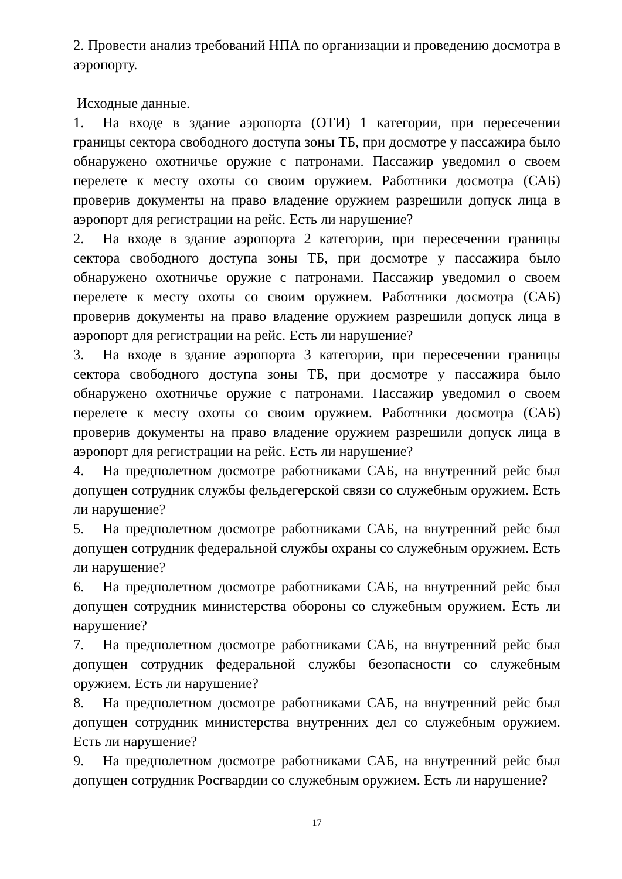2. Провести анализ требований НПА по организации и проведению досмотра в аэропорту.
Исходные данные.
1. На входе в здание аэропорта (ОТИ) 1 категории, при пересечении границы сектора свободного доступа зоны ТБ, при досмотре у пассажира было обнаружено охотничье оружие с патронами. Пассажир уведомил о своем перелете к месту охоты со своим оружием. Работники досмотра (САБ) проверив документы на право владение оружием разрешили допуск лица в аэропорт для регистрации на рейс. Есть ли нарушение?
2. На входе в здание аэропорта 2 категории, при пересечении границы сектора свободного доступа зоны ТБ, при досмотре у пассажира было обнаружено охотничье оружие с патронами. Пассажир уведомил о своем перелете к месту охоты со своим оружием. Работники досмотра (САБ) проверив документы на право владение оружием разрешили допуск лица в аэропорт для регистрации на рейс. Есть ли нарушение?
3. На входе в здание аэропорта 3 категории, при пересечении границы сектора свободного доступа зоны ТБ, при досмотре у пассажира было обнаружено охотничье оружие с патронами. Пассажир уведомил о своем перелете к месту охоты со своим оружием. Работники досмотра (САБ) проверив документы на право владение оружием разрешили допуск лица в аэропорт для регистрации на рейс. Есть ли нарушение?
4. На предполетном досмотре работниками САБ, на внутренний рейс был допущен сотрудник службы фельдегерской связи со служебным оружием. Есть ли нарушение?
5. На предполетном досмотре работниками САБ, на внутренний рейс был допущен сотрудник федеральной службы охраны со служебным оружием. Есть ли нарушение?
6. На предполетном досмотре работниками САБ, на внутренний рейс был допущен сотрудник министерства обороны со служебным оружием. Есть ли нарушение?
7. На предполетном досмотре работниками САБ, на внутренний рейс был допущен сотрудник федеральной службы безопасности со служебным оружием. Есть ли нарушение?
8. На предполетном досмотре работниками САБ, на внутренний рейс был допущен сотрудник министерства внутренних дел со служебным оружием. Есть ли нарушение?
9. На предполетном досмотре работниками САБ, на внутренний рейс был допущен сотрудник Росгвардии со служебным оружием. Есть ли нарушение?
17